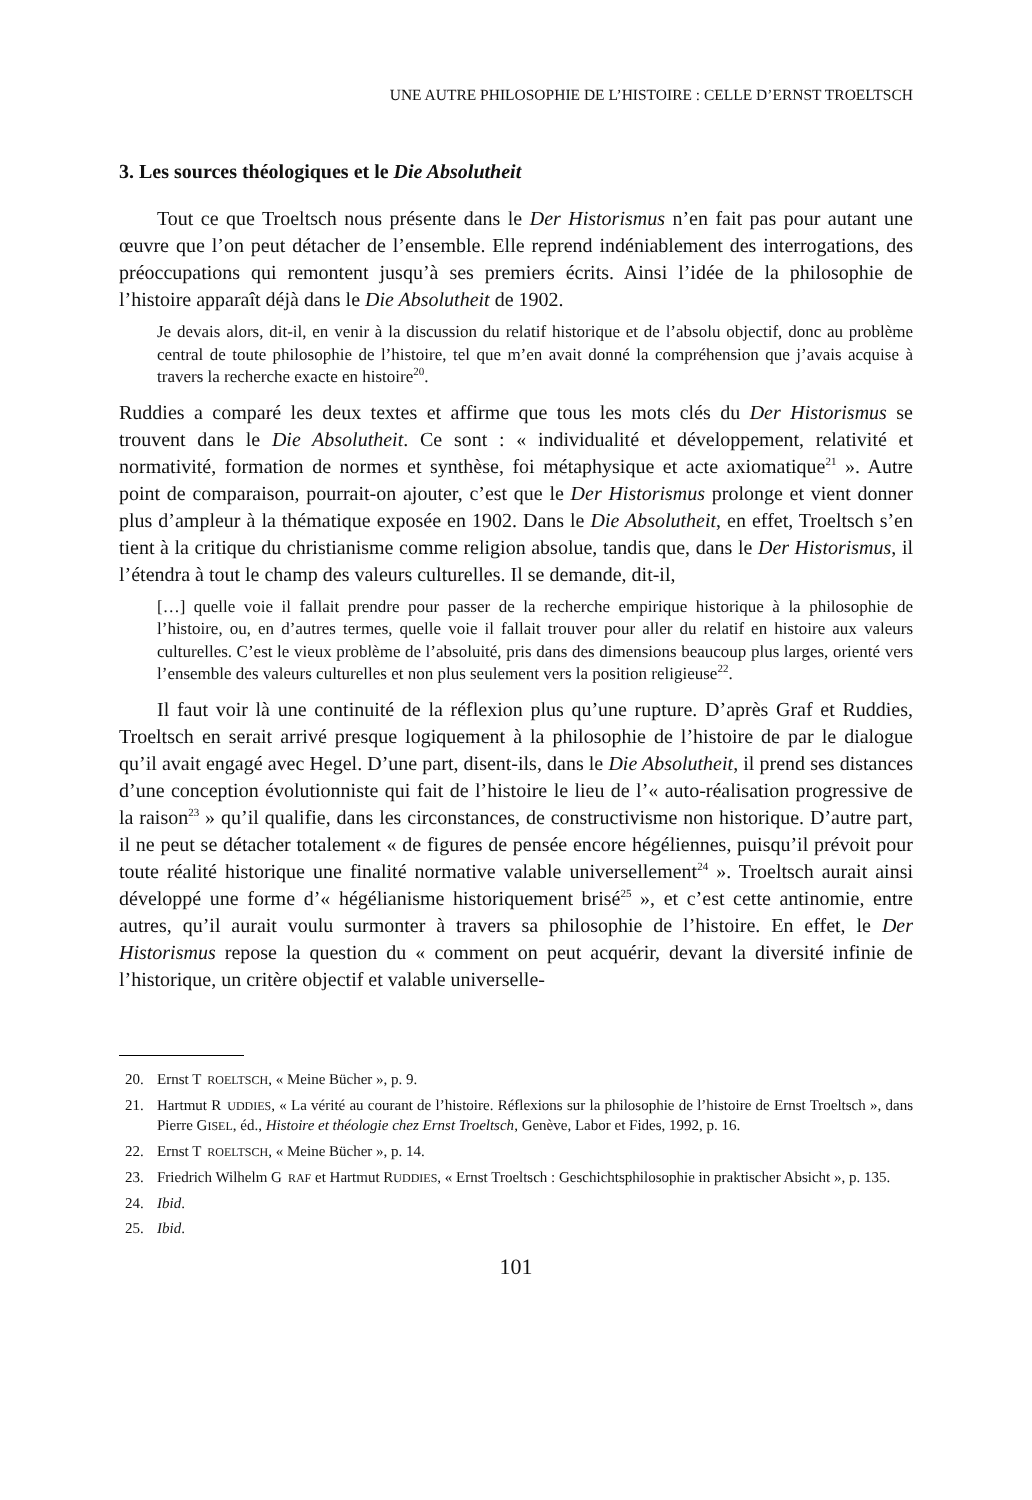UNE AUTRE PHILOSOPHIE DE L’HISTOIRE : CELLE D’ERNST TROELTSCH
3. Les sources théologiques et le Die Absolutheit
Tout ce que Troeltsch nous présente dans le Der Historismus n’en fait pas pour autant une œuvre que l’on peut détacher de l’ensemble. Elle reprend indéniablement des interrogations, des préoccupations qui remontent jusqu’à ses premiers écrits. Ainsi l’idée de la philosophie de l’histoire apparaît déjà dans le Die Absolutheit de 1902.
Je devais alors, dit-il, en venir à la discussion du relatif historique et de l’absolu objectif, donc au problème central de toute philosophie de l’histoire, tel que m’en avait donné la compréhension que j’avais acquise à travers la recherche exacte en histoire<sup>20</sup>.
Ruddies a comparé les deux textes et affirme que tous les mots clés du Der Historismus se trouvent dans le Die Absolutheit. Ce sont : « individualité et développement, relativité et normativité, formation de normes et synthèse, foi métaphysique et acte axiomatique<sup>21</sup> ». Autre point de comparaison, pourrait-on ajouter, c’est que le Der Historismus prolonge et vient donner plus d’ampleur à la thématique exposée en 1902. Dans le Die Absolutheit, en effet, Troeltsch s’en tient à la critique du christianisme comme religion absolue, tandis que, dans le Der Historismus, il l’étendra à tout le champ des valeurs culturelles. Il se demande, dit-il,
[…] quelle voie il fallait prendre pour passer de la recherche empirique historique à la philosophie de l’histoire, ou, en d’autres termes, quelle voie il fallait trouver pour aller du relatif en histoire aux valeurs culturelles. C’est le vieux problème de l’absoluité, pris dans des dimensions beaucoup plus larges, orienté vers l’ensemble des valeurs culturelles et non plus seulement vers la position religieuse<sup>22</sup>.
Il faut voir là une continuité de la réflexion plus qu’une rupture. D’après Graf et Ruddies, Troeltsch en serait arrivé presque logiquement à la philosophie de l’histoire de par le dialogue qu’il avait engagé avec Hegel. D’une part, disent-ils, dans le Die Absolutheit, il prend ses distances d’une conception évolutionniste qui fait de l’histoire le lieu de l’« auto-réalisation progressive de la raison<sup>23</sup> » qu’il qualifie, dans les circonstances, de constructivisme non historique. D’autre part, il ne peut se détacher totalement « de figures de pensée encore hégéliennes, puisqu’il prévoit pour toute réalité historique une finalité normative valable universellement<sup>24</sup> ». Troeltsch aurait ainsi développé une forme d’« hégélianisme historiquement brisé<sup>25</sup> », et c’est cette antinomie, entre autres, qu’il aurait voulu surmonter à travers sa philosophie de l’histoire. En effet, le Der Historismus repose la question du « comment on peut acquérir, devant la diversité infinie de l’historique, un critère objectif et valable universelle-
20. Ernst T ROELTSCH, « Meine Bücher », p. 9.
21. Hartmut R UDDIES, « La vérité au courant de l’histoire. Réflexions sur la philosophie de l’histoire de Ernst Troeltsch », dans Pierre GISEL, éd., Histoire et théologie chez Ernst Troeltsch, Genève, Labor et Fides, 1992, p. 16.
22. Ernst T ROELTSCH, « Meine Bücher », p. 14.
23. Friedrich Wilhelm G RAF et Hartmut RUDDIES, « Ernst Troeltsch : Geschichtsphilosophie in praktischer Absicht », p. 135.
24. Ibid.
25. Ibid.
101